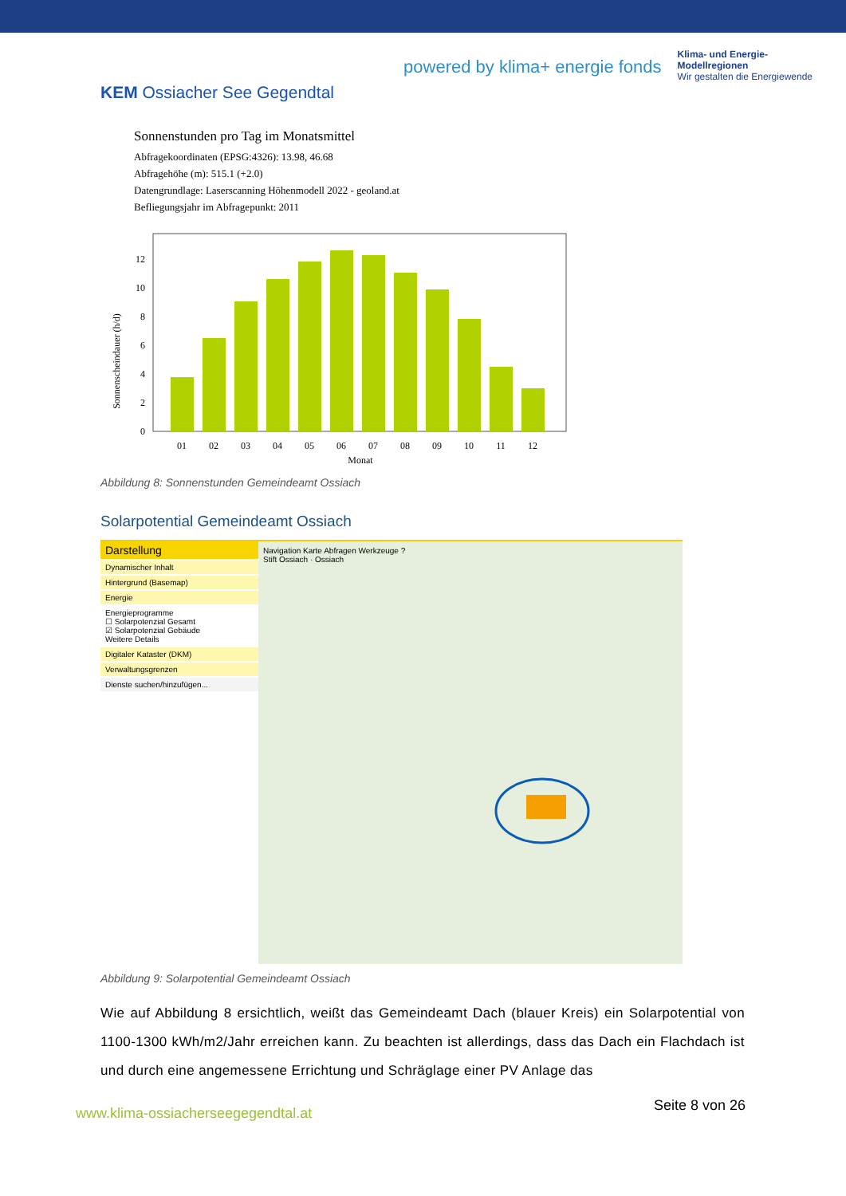KEM Ossiacher See Gegendtal
powered by klima+ energie fonds
Klima- und Energie-
Modellregionen
Wir gestalten die Energiewende
Sonnenstunden pro Tag im Monatsmittel
Abfragekoordinaten (EPSG:4326): 13.98, 46.68
Abfragehöhe (m): 515.1 (+2.0)
Datengrundlage: Laserscanning Höhenmodell 2022 - geoland.at
Befliegungsjahr im Abfragepunkt: 2011
Sonnenscheindauer (h/d)
0
2
4
6
8
10
12
01
02
03
04
05
06
07
08
09
10
11
12
Monat
Abbildung 8: Sonnenstunden Gemeindeamt Ossiach
Solarpotential Gemeindeamt Ossiach
Darstellung
Dynamischer Inhalt
Hintergrund (Basemap)
Energie
Energieprogramme
☐ Solarpotenzial Gesamt
☑ Solarpotenzial Gebäude
Weitere Details
Digitaler Kataster (DKM)
Verwaltungsgrenzen
Dienste suchen/hinzufügen...
Navigation Karte Abfragen Werkzeuge ?
Stift Ossiach · Ossiach
Abbildung 9: Solarpotential Gemeindeamt Ossiach
Wie auf Abbildung 8 ersichtlich, weißt das Gemeindeamt Dach (blauer Kreis) ein Solarpotential von 1100-1300 kWh/m2/Jahr erreichen kann. Zu beachten ist allerdings, dass das Dach ein Flachdach ist und durch eine angemessene Errichtung und Schräglage einer PV Anlage das
www.klima-ossiacherseegegendtal.at
Seite 8 von 26